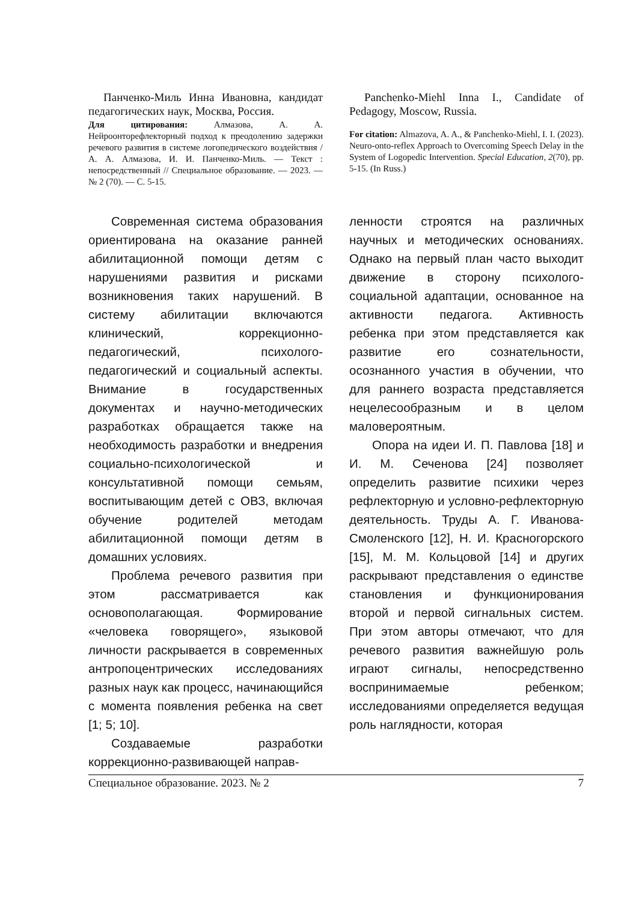Панченко-Миль Инна Ивановна, кандидат педагогических наук, Москва, Россия.
Для цитирования: Алмазова, А. А. Нейроонторефлекторный подход к преодолению задержки речевого развития в системе логопедического воздействия / А. А. Алмазова, И. И. Панченко-Миль. — Текст : непосредственный // Специальное образование. — 2023. — № 2 (70). — С. 5-15.
Panchenko-Miehl Inna I., Candidate of Pedagogy, Moscow, Russia.
For citation: Almazova, A. A., & Panchenko-Miehl, I. I. (2023). Neuro-onto-reflex Approach to Overcoming Speech Delay in the System of Logopedic Intervention. Special Education, 2(70), pp. 5-15. (In Russ.)
Современная система образования ориентирована на оказание ранней абилитационной помощи детям с нарушениями развития и рисками возникновения таких нарушений. В систему абилитации включаются клинический, коррекционно-педагогический, психолого-педагогический и социальный аспекты. Внимание в государственных документах и научно-методических разработках обращается также на необходимость разработки и внедрения социально-психологической и консультативной помощи семьям, воспитывающим детей с ОВЗ, включая обучение родителей методам абилитационной помощи детям в домашних условиях.
Проблема речевого развития при этом рассматривается как основополагающая. Формирование «человека говорящего», языковой личности раскрывается в современных антропоцентрических исследованиях разных наук как процесс, начинающийся с момента появления ребенка на свет [1; 5; 10].
Создаваемые разработки коррекционно-развивающей направ-
ленности строятся на различных научных и методических основаниях. Однако на первый план часто выходит движение в сторону психолого-социальной адаптации, основанное на активности педагога. Активность ребенка при этом представляется как развитие его сознательности, осознанного участия в обучении, что для раннего возраста представляется нецелесообразным и в целом маловероятным.
Опора на идеи И. П. Павлова [18] и И. М. Сеченова [24] позволяет определить развитие психики через рефлекторную и условно-рефлекторную деятельность. Труды А. Г. Иванова-Смоленского [12], Н. И. Красногорского [15], М. М. Кольцовой [14] и других раскрывают представления о единстве становления и функционирования второй и первой сигнальных систем. При этом авторы отмечают, что для речевого развития важнейшую роль играют сигналы, непосредственно воспринимаемые ребенком; исследованиями определяется ведущая роль наглядности, которая
Специальное образование. 2023. № 2 7